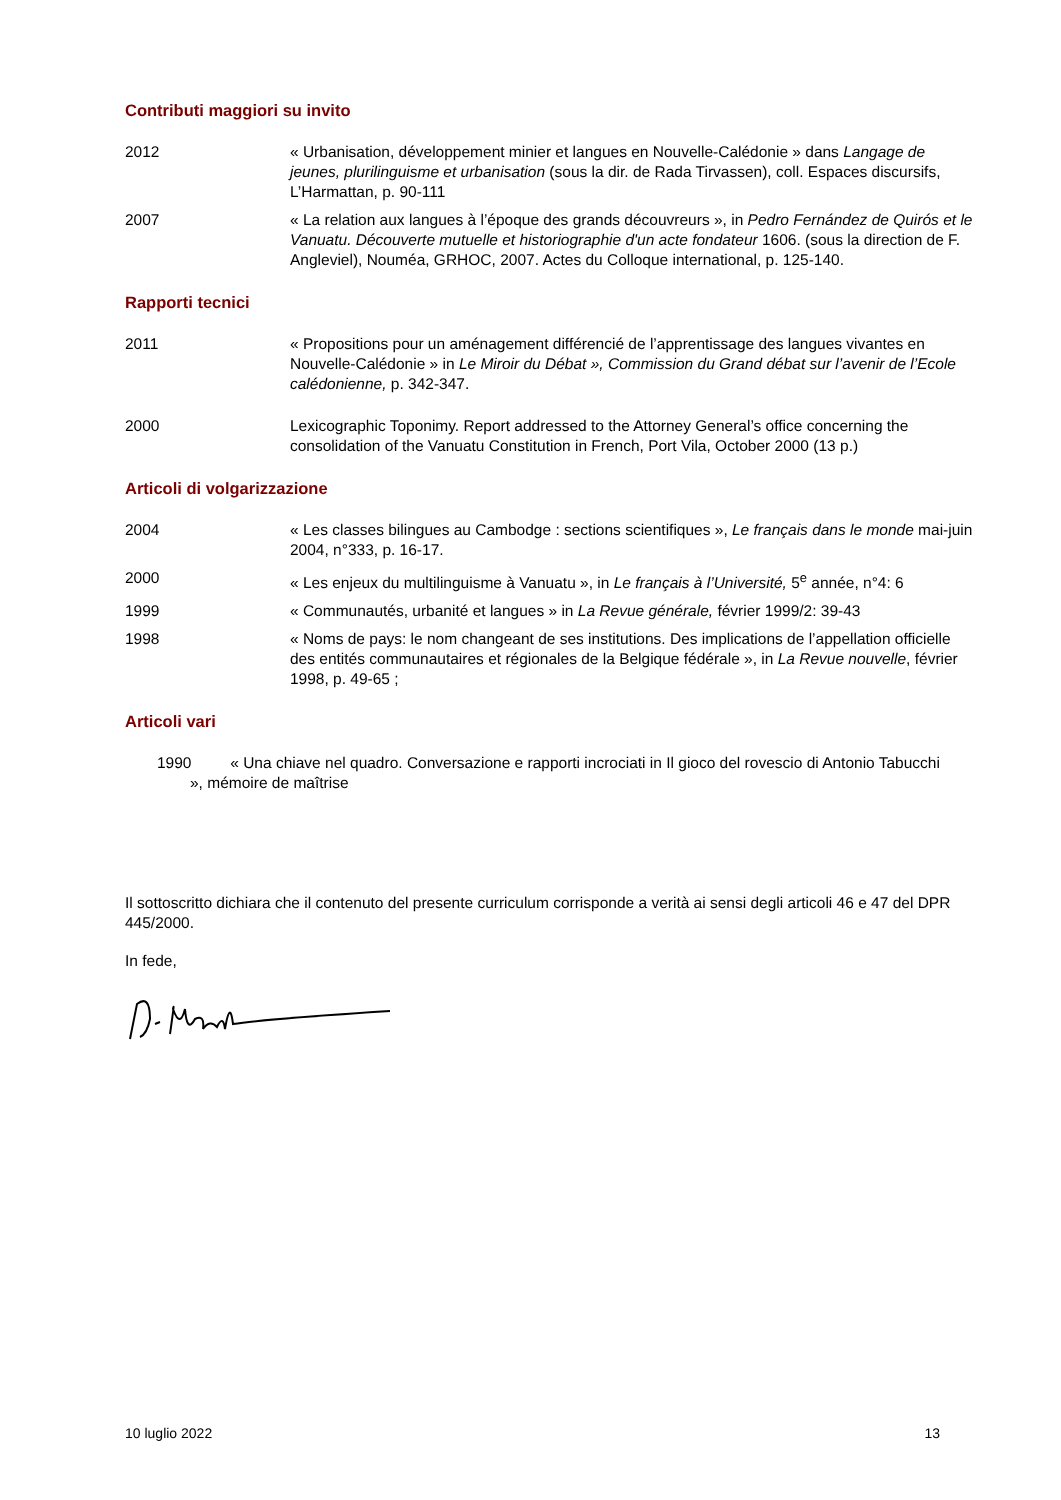Contributi maggiori su invito
2012 « Urbanisation, développement minier et langues en Nouvelle-Calédonie » dans Langage de jeunes, plurilinguisme et urbanisation (sous la dir. de Rada Tirvassen), coll. Espaces discursifs, L’Harmattan, p. 90-111
2007 « La relation aux langues à l’époque des grands découvreurs », in Pedro Fernández de Quirós et le Vanuatu. Découverte mutuelle et historiographie d'un acte fondateur 1606. (sous la direction de F. Angleviel), Nouméa, GRHOC, 2007. Actes du Colloque international, p. 125-140.
Rapporti tecnici
2011 « Propositions pour un aménagement différencié de l’apprentissage des langues vivantes en Nouvelle-Calédonie » in Le Miroir du Débat », Commission du Grand débat sur l’avenir de l’Ecole calédonienne, p. 342-347.
2000 Lexicographic Toponimy. Report addressed to the Attorney General’s office concerning the consolidation of the Vanuatu Constitution in French, Port Vila, October 2000 (13 p.)
Articoli di volgarizzazione
2004 « Les classes bilingues au Cambodge : sections scientifiques », Le français dans le monde mai-juin 2004, n°333, p. 16-17.
2000 « Les enjeux du multilinguisme à Vanuatu », in Le français à l’Université, 5<sup>e</sup> année, n°4: 6
1999 « Communautés, urbanité et langues » in La Revue générale, février 1999/2: 39-43
1998 « Noms de pays: le nom changeant de ses institutions. Des implications de l’appellation officielle des entités communautaires et régionales de la Belgique fédérale », in La Revue nouvelle, février 1998, p. 49-65 ;
Articoli vari
1990 « Una chiave nel quadro. Conversazione e rapporti incrociati in Il gioco del rovescio di Antonio Tabucchi », mémoire de maîtrise
Il sottoscritto dichiara che il contenuto del presente curriculum corrisponde a verità ai sensi degli articoli 46 e 47 del DPR 445/2000.
In fede,
10 luglio 2022 13